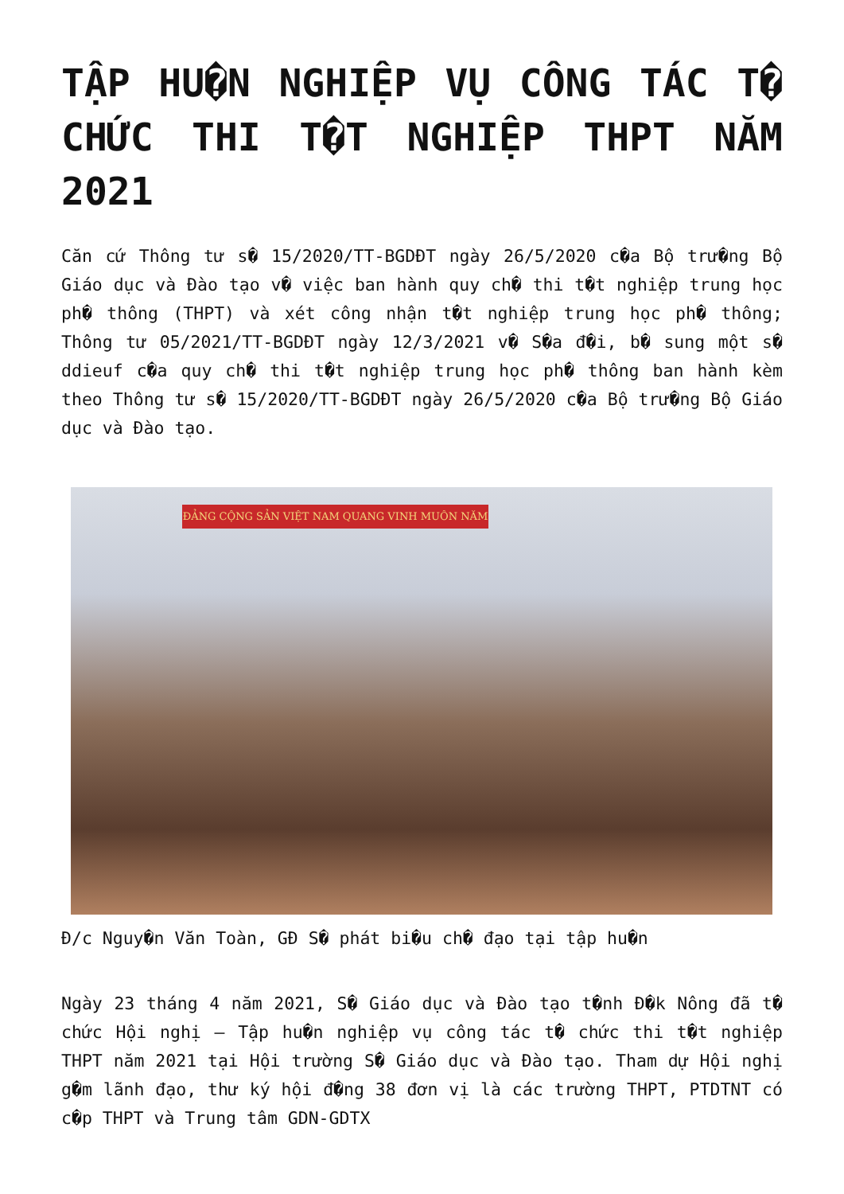TẬP HU�N NGHIỆP VỤ CÔNG TÁC T� CHỨC THI T�T NGHIỆP THPT NĂM 2021
Căn cứ Thông tư s� 15/2020/TT-BGDĐT ngày 26/5/2020 c�a Bộ trư�ng Bộ Giáo dục và Đào tạo v� việc ban hành quy ch� thi t�t nghiệp trung học ph� thông (THPT) và xét công nhận t�t nghiệp trung học ph� thông; Thông tư 05/2021/TT-BGDĐT ngày 12/3/2021 v� S�a đ�i, b� sung một s� ddieuf c�a quy ch� thi t�t nghiệp trung học ph� thông ban hành kèm theo Thông tư s� 15/2020/TT-BGDĐT ngày 26/5/2020 c�a Bộ trư�ng Bộ Giáo dục và Đào tạo.
ĐẢNG CỘNG SẢN VIỆT NAM QUANG VINH MUÔN NĂM
Đ/c Nguy�n Văn Toàn, GĐ S� phát bi�u ch� đạo tại tập hu�n
Ngày 23 tháng 4 năm 2021, S� Giáo dục và Đào tạo t�nh Đ�k Nông đã t� chức Hội nghị – Tập hu�n nghiệp vụ công tác t� chức thi t�t nghiệp THPT năm 2021 tại Hội trường S� Giáo dục và Đào tạo. Tham dự Hội nghị g�m lãnh đạo, thư ký hội đ�ng 38 đơn vị là các trường THPT, PTDTNT có c�p THPT và Trung tâm GDN-GDTX